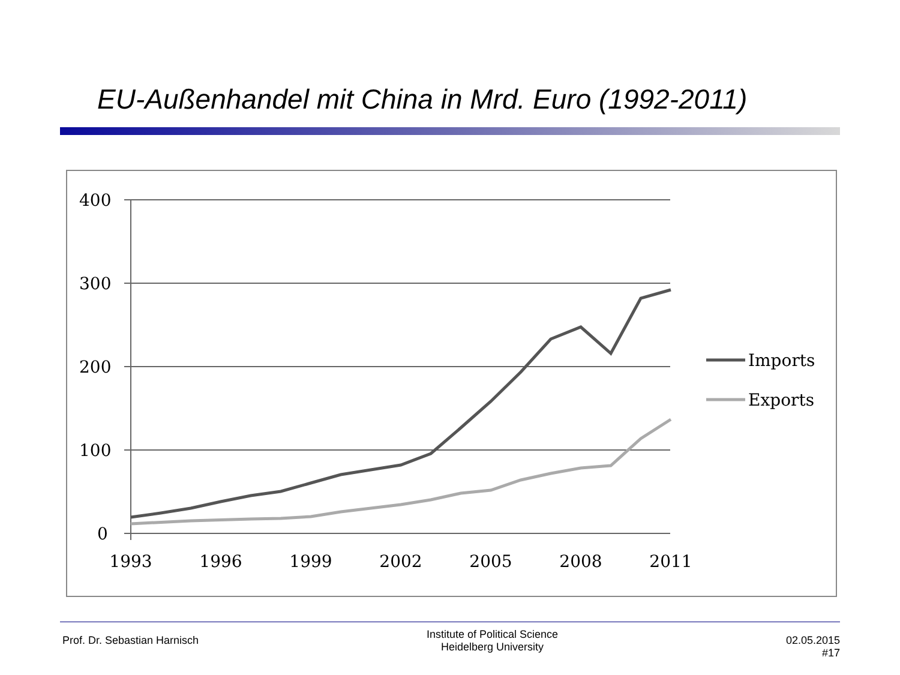EU-Außenhandel mit China in Mrd. Euro (1992-2011)
400
300
200
100
0
1993
1996
1999
2002
2005
2008
2011
Imports
Exports
Prof. Dr. Sebastian Harnisch
Institute of Political Science
Heidelberg University
02.05.2015
#17